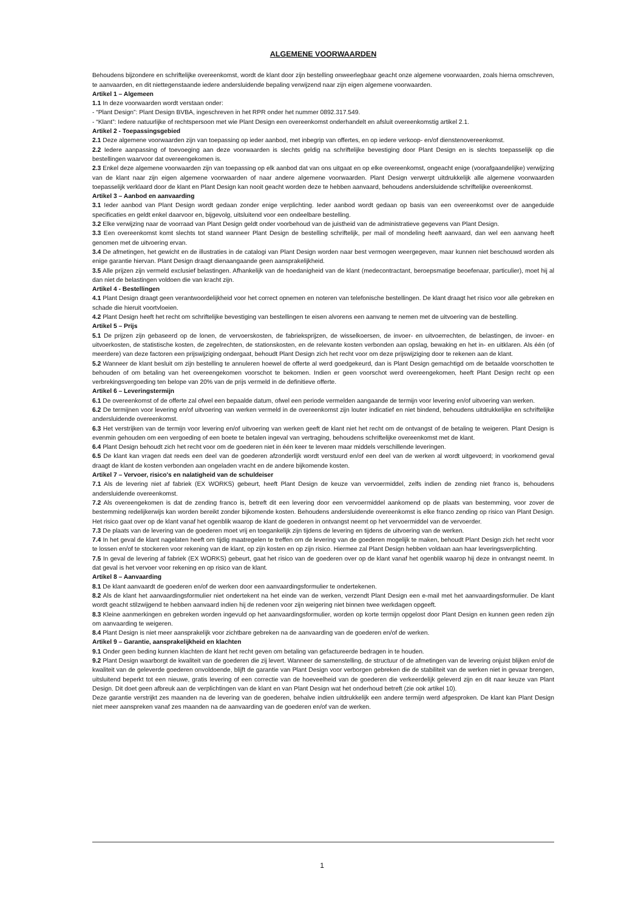ALGEMENE VOORWAARDEN
Behoudens bijzondere en schriftelijke overeenkomst, wordt de klant door zijn bestelling onweerlegbaar geacht onze algemene voorwaarden, zoals hierna omschreven, te aanvaarden, en dit niettegenstaande iedere andersluidende bepaling verwijzend naar zijn eigen algemene voorwaarden.
Artikel 1 – Algemeen
1.1 In deze voorwaarden wordt verstaan onder:
- “Plant Design”: Plant Design BVBA, ingeschreven in het RPR onder het nummer 0892.317.549.
- “Klant”: Iedere natuurlijke of rechtspersoon met wie Plant Design een overeenkomst onderhandelt en afsluit overeenkomstig artikel 2.1.
Artikel 2 - Toepassingsgebied
2.1 Deze algemene voorwaarden zijn van toepassing op ieder aanbod, met inbegrip van offertes, en op iedere verkoop- en/of dienstenovereenkomst.
2.2 Iedere aanpassing of toevoeging aan deze voorwaarden is slechts geldig na schriftelijke bevestiging door Plant Design en is slechts toepasselijk op die bestellingen waarvoor dat overeengekomen is.
2.3 Enkel deze algemene voorwaarden zijn van toepassing op elk aanbod dat van ons uitgaat en op elke overeenkomst, ongeacht enige (voorafgaandelijke) verwijzing van de klant naar zijn eigen algemene voorwaarden of naar andere algemene voorwaarden. Plant Design verwerpt uitdrukkelijk alle algemene voorwaarden toepasselijk verklaard door de klant en Plant Design kan nooit geacht worden deze te hebben aanvaard, behoudens andersluidende schriftelijke overeenkomst.
Artikel 3 – Aanbod en aanvaarding
3.1 Ieder aanbod van Plant Design wordt gedaan zonder enige verplichting. Ieder aanbod wordt gedaan op basis van een overeenkomst over de aangeduide specificaties en geldt enkel daarvoor en, bijgevolg, uitsluitend voor een ondeelbare bestelling.
3.2 Elke verwijzing naar de voorraad van Plant Design geldt onder voorbehoud van de juistheid van de administratieve gegevens van Plant Design.
3.3 Een overeenkomst komt slechts tot stand wanneer Plant Design de bestelling schriftelijk, per mail of mondeling heeft aanvaard, dan wel een aanvang heeft genomen met de uitvoering ervan.
3.4 De afmetingen, het gewicht en de illustraties in de catalogi van Plant Design worden naar best vermogen weergegeven, maar kunnen niet beschouwd worden als enige garantie hiervan. Plant Design draagt dienaangaande geen aansprakelijkheid.
3.5 Alle prijzen zijn vermeld exclusief belastingen. Afhankelijk van de hoedanigheid van de klant (medecontractant, beroepsmatige beoefenaar, particulier), moet hij al dan niet de belastingen voldoen die van kracht zijn.
Artikel 4 - Bestellingen
4.1 Plant Design draagt geen verantwoordelijkheid voor het correct opnemen en noteren van telefonische bestellingen. De klant draagt het risico voor alle gebreken en schade die hieruit voortvloeien.
4.2 Plant Design heeft het recht om schriftelijke bevestiging van bestellingen te eisen alvorens een aanvang te nemen met de uitvoering van de bestelling.
Artikel 5 – Prijs
5.1 De prijzen zijn gebaseerd op de lonen, de vervoerskosten, de fabrieksprijzen, de wisselkoersen, de invoer- en uitvoerrechten, de belastingen, de invoer- en uitvoerkosten, de statistische kosten, de zegelrechten, de stationskosten, en de relevante kosten verbonden aan opslag, bewaking en het in- en uitklaren. Als één (of meerdere) van deze factoren een prijswijziging ondergaat, behoudt Plant Design zich het recht voor om deze prijswijziging door te rekenen aan de klant.
5.2 Wanneer de klant besluit om zijn bestelling te annuleren hoewel de offerte al werd goedgekeurd, dan is Plant Design gemachtigd om de betaalde voorschotten te behouden of om betaling van het overeengekomen voorschot te bekomen. Indien er geen voorschot werd overeengekomen, heeft Plant Design recht op een verbrekingsvergoeding ten belope van 20% van de prijs vermeld in de definitieve offerte.
Artikel 6 – Leveringstermijn
6.1 De overeenkomst of de offerte zal ofwel een bepaalde datum, ofwel een periode vermelden aangaande de termijn voor levering en/of uitvoering van werken.
6.2 De termijnen voor levering en/of uitvoering van werken vermeld in de overeenkomst zijn louter indicatief en niet bindend, behoudens uitdrukkelijke en schriftelijke andersluidende overeenkomst.
6.3 Het verstrijken van de termijn voor levering en/of uitvoering van werken geeft de klant niet het recht om de ontvangst of de betaling te weigeren. Plant Design is evenmin gehouden om een vergoeding of een boete te betalen ingeval van vertraging, behoudens schriftelijke overeenkomst met de klant.
6.4 Plant Design behoudt zich het recht voor om de goederen niet in één keer te leveren maar middels verschillende leveringen.
6.5 De klant kan vragen dat reeds een deel van de goederen afzonderlijk wordt verstuurd en/of een deel van de werken al wordt uitgevoerd; in voorkomend geval draagt de klant de kosten verbonden aan ongeladen vracht en de andere bijkomende kosten.
Artikel 7 – Vervoer, risico's en nalatigheid van de schuldeiser
7.1 Als de levering niet af fabriek (EX WORKS) gebeurt, heeft Plant Design de keuze van vervoermiddel, zelfs indien de zending niet franco is, behoudens andersluidende overeenkomst.
7.2 Als overeengekomen is dat de zending franco is, betreft dit een levering door een vervoermiddel aankomend op de plaats van bestemming, voor zover de bestemming redelijkerwijs kan worden bereikt zonder bijkomende kosten. Behoudens andersluidende overeenkomst is elke franco zending op risico van Plant Design. Het risico gaat over op de klant vanaf het ogenblik waarop de klant de goederen in ontvangst neemt op het vervoermiddel van de vervoerder.
7.3 De plaats van de levering van de goederen moet vrij en toegankelijk zijn tijdens de levering en tijdens de uitvoering van de werken.
7.4 In het geval de klant nagelaten heeft om tijdig maatregelen te treffen om de levering van de goederen mogelijk te maken, behoudt Plant Design zich het recht voor te lossen en/of te stockeren voor rekening van de klant, op zijn kosten en op zijn risico. Hiermee zal Plant Design hebben voldaan aan haar leveringsverplichting.
7.5 In geval de levering af fabriek (EX WORKS) gebeurt, gaat het risico van de goederen over op de klant vanaf het ogenblik waarop hij deze in ontvangst neemt. In dat geval is het vervoer voor rekening en op risico van de klant.
Artikel 8 – Aanvaarding
8.1 De klant aanvaardt de goederen en/of de werken door een aanvaardingsformulier te ondertekenen.
8.2 Als de klant het aanvaardingsformulier niet ondertekent na het einde van de werken, verzendt Plant Design een e-mail met het aanvaardingsformulier. De klant wordt geacht stilzwijgend te hebben aanvaard indien hij de redenen voor zijn weigering niet binnen twee werkdagen opgeeft.
8.3 Kleine aanmerkingen en gebreken worden ingevuld op het aanvaardingsformulier, worden op korte termijn opgelost door Plant Design en kunnen geen reden zijn om aanvaarding te weigeren.
8.4 Plant Design is niet meer aansprakelijk voor zichtbare gebreken na de aanvaarding van de goederen en/of de werken.
Artikel 9 – Garantie, aansprakelijkheid en klachten
9.1 Onder geen beding kunnen klachten de klant het recht geven om betaling van gefactureerde bedragen in te houden.
9.2 Plant Design waarborgt de kwaliteit van de goederen die zij levert. Wanneer de samenstelling, de structuur of de afmetingen van de levering onjuist blijken en/of de kwaliteit van de geleverde goederen onvoldoende, blijft de garantie van Plant Design voor verborgen gebreken die de stabiliteit van de werken niet in gevaar brengen, uitsluitend beperkt tot een nieuwe, gratis levering of een correctie van de hoeveelheid van de goederen die verkeerdelijk geleverd zijn en dit naar keuze van Plant Design. Dit doet geen afbreuk aan de verplichtingen van de klant en van Plant Design wat het onderhoud betreft (zie ook artikel 10).
Deze garantie verstrijkt zes maanden na de levering van de goederen, behalve indien uitdrukkelijk een andere termijn werd afgesproken. De klant kan Plant Design niet meer aanspreken vanaf zes maanden na de aanvaarding van de goederen en/of van de werken.
1